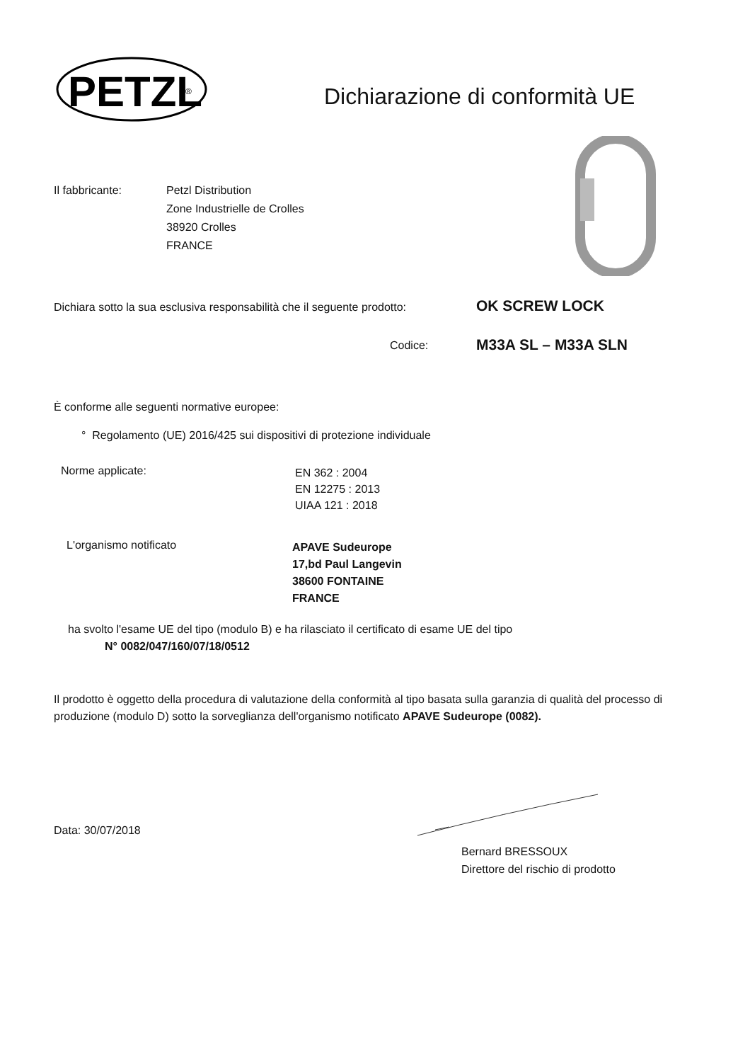PETZL
®
Dichiarazione di conformità UE
Il fabbricante: Petzl Distribution
Zone Industrielle de Crolles
38920 Crolles
FRANCE
Dichiara sotto la sua esclusiva responsabilità che il seguente prodotto:
OK SCREW LOCK
Codice: M33A SL – M33A SLN
È conforme alle seguenti normative europee:
° Regolamento (UE) 2016/425 sui dispositivi di protezione individuale
Norme applicate:
EN 362 : 2004
EN 12275 : 2013
UIAA 121 : 2018
L'organismo notificato
APAVE Sudeurope
17,bd Paul Langevin
38600 FONTAINE
FRANCE
ha svolto l'esame UE del tipo (modulo B) e ha rilasciato il certificato di esame UE del tipo
N° 0082/047/160/07/18/0512
Il prodotto è oggetto della procedura di valutazione della conformità al tipo basata sulla garanzia di qualità del processo di produzione (modulo D) sotto la sorveglianza dell'organismo notificato APAVE Sudeurope (0082).
Data: 30/07/2018
Bernard BRESSOUX
Direttore del rischio di prodotto